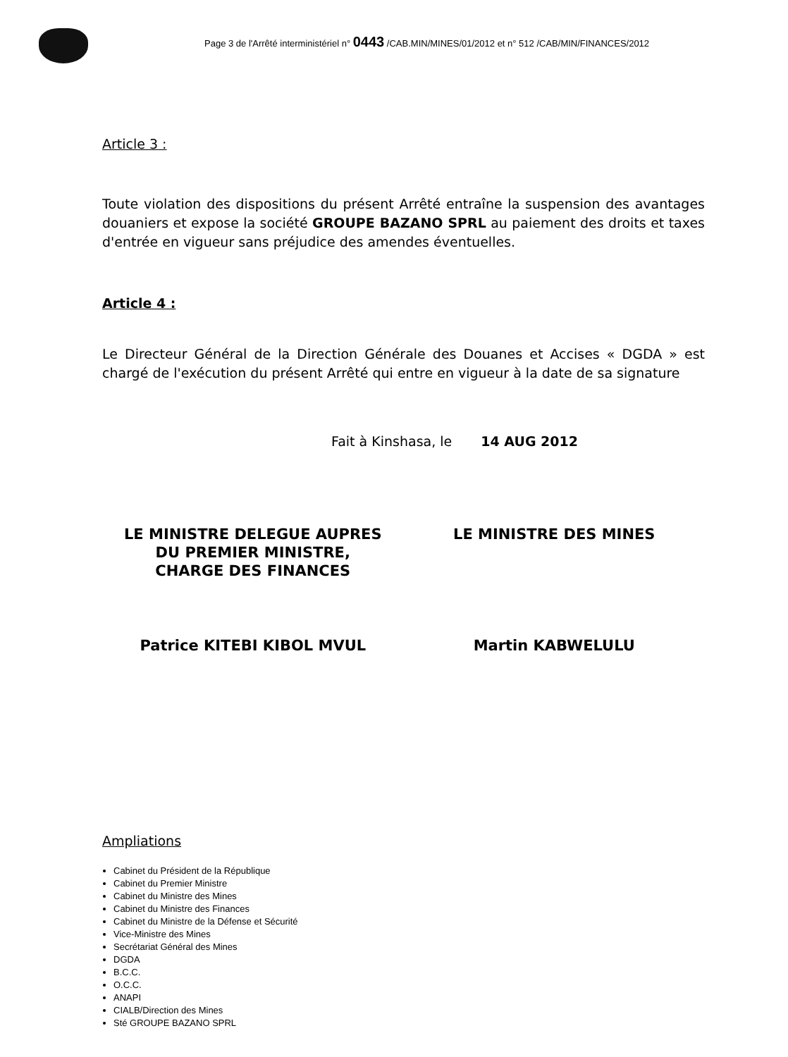Page 3 de l'Arrêté interministériel n° 0443 /CAB.MIN/MINES/01/2012 et n° 512 /CAB/MIN/FINANCES/2012
Article 3 :
Toute violation des dispositions du présent Arrêté entraîne la suspension des avantages douaniers et expose la société GROUPE BAZANO SPRL au paiement des droits et taxes d'entrée en vigueur sans préjudice des amendes éventuelles.
Article 4 :
Le Directeur Général de la Direction Générale des Douanes et Accises « DGDA » est chargé de l'exécution du présent Arrêté qui entre en vigueur à la date de sa signature
Fait à Kinshasa, le 14 AUG 2012
LE MINISTRE DELEGUE AUPRES
DU PREMIER MINISTRE,
CHARGE DES FINANCES
LE MINISTRE DES MINES
Patrice KITEBI KIBOL MVUL Martin KABWELULU
Ampliations
Cabinet du Président de la République
Cabinet du Premier Ministre
Cabinet du Ministre des Mines
Cabinet du Ministre des Finances
Cabinet du Ministre de la Défense et Sécurité
Vice-Ministre des Mines
Secrétariat Général des Mines
DGDA
B.C.C.
O.C.C.
ANAPI
CIALB/Direction des Mines
Sté GROUPE BAZANO SPRL